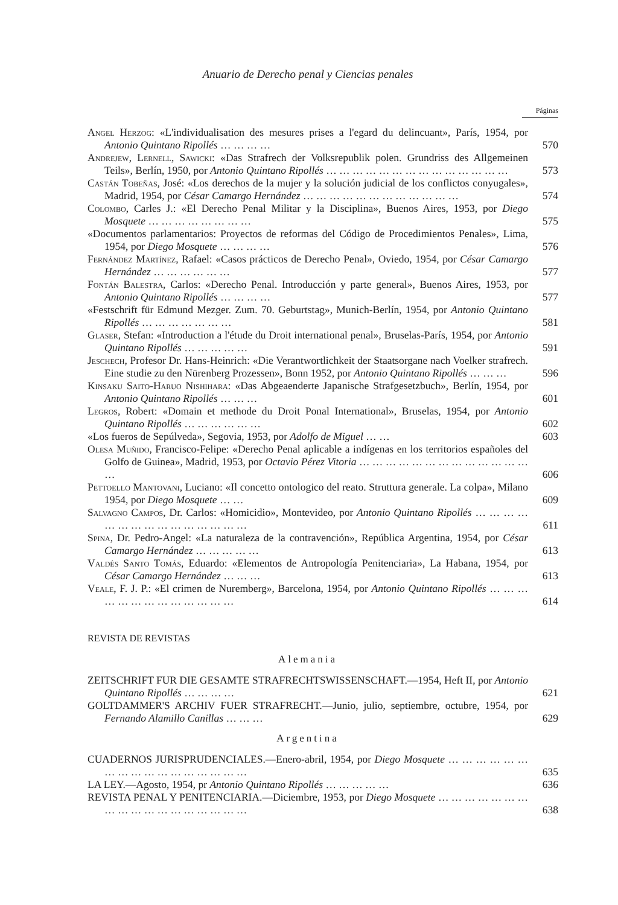Anuario de Derecho penal y Ciencias penales
Páginas
Angel Herzog: «L'individualisation des mesures prises a l'egard du delincuant», París, 1954, por Antonio Quintano Ripollés … … … …
570
Andrejew, Lernell, Sawicki: «Das Strafrech der Volksrepublik polen. Grundriss des Allgemeinen Teils», Berlín, 1950, por Antonio Quintano Ripollés … … … … … … … … … … … … … …
573
Castán Tobeñas, José: «Los derechos de la mujer y la solución judicial de los conflictos conyugales», Madrid, 1954, por César Camargo Hernández … … … … … … … … … … … …
574
Colombo, Carles J.: «El Derecho Penal Militar y la Disciplina», Buenos Aires, 1953, por Diego Mosquete … … … … … … … …
575
«Documentos parlamentarios: Proyectos de reformas del Código de Procedimientos Penales», Lima, 1954, por Diego Mosquete … … … …
576
Fernández Martínez, Rafael: «Casos prácticos de Derecho Penal», Oviedo, 1954, por César Camargo Hernández … … … … … …
577
Fontán Balestra, Carlos: «Derecho Penal. Introducción y parte general», Buenos Aires, 1953, por Antonio Quintano Ripollés … … … …
577
«Festschrift für Edmund Mezger. Zum. 70. Geburtstag», Munich-Berlín, 1954, por Antonio Quintano Ripollés … … … … … … …
581
Glaser, Stefan: «Introduction a l'étude du Droit international penal», Bruselas-París, 1954, por Antonio Quintano Ripollés … … … … …
591
Jeschech, Profesor Dr. Hans-Heinrich: «Die Verantwortlichkeit der Staatsorgane nach Voelker strafrech. Eine studie zu den Nürenberg Prozessen», Bonn 1952, por Antonio Quintano Ripollés … … …
596
Kinsaku Saito-Haruo Nishihara: «Das Abgeaenderte Japanische Strafgesetzbuch», Berlín, 1954, por Antonio Quintano Ripollés … … …
601
Legros, Robert: «Domain et methode du Droit Ponal International», Bruselas, 1954, por Antonio Quintano Ripollés … … … … … …
602
«Los fueros de Sepúlveda», Segovia, 1953, por Adolfo de Miguel … …
603
Olesa Muñido, Francisco-Felipe: «Derecho Penal aplicable a indígenas en los territorios españoles del Golfo de Guinea», Madrid, 1953, por Octavio Pérez Vitoria … … … … … … … … … … … … … …
606
Pettoello Mantovani, Luciano: «Il concetto ontologico del reato. Struttura generale. La colpa», Milano 1954, por Diego Mosquete … …
609
Salvagno Campos, Dr. Carlos: «Homicidio», Montevideo, por Antonio Quintano Ripollés … … … … … … … … … … … … … … …
611
Spina, Dr. Pedro-Angel: «La naturaleza de la contravención», República Argentina, 1954, por César Camargo Hernández … … … … …
613
Valdés Santo Tomás, Eduardo: «Elementos de Antropología Penitenciaria», La Habana, 1954, por César Camargo Hernández … … …
613
Veale, F. J. P.: «El crimen de Nuremberg», Barcelona, 1954, por Antonio Quintano Ripollés … … … … … … … … … … … … …
614
REVISTA DE REVISTAS
Alemania
ZEITSCHRIFT FUR DIE GESAMTE STRAFRECHTSWISSENSCHAFT.—1954, Heft II, por Antonio Quintano Ripollés … … … …
621
GOLTDAMMER'S ARCHIV FUER STRAFRECHT.—Junio, julio, septiembre, octubre, 1954, por Fernando Alamillo Canillas … … …
629
Argentina
CUADERNOS JURISPRUDENCIALES.—Enero-abril, 1954, por Diego Mosquete … … … … … … … … … … … … … … … … …
635
LA LEY.—Agosto, 1954, pr Antonio Quintano Ripollés … … … … …
636
REVISTA PENAL Y PENITENCIARIA.—Diciembre, 1953, por Diego Mosquete … … … … … … … … … … … … … … … … … …
638